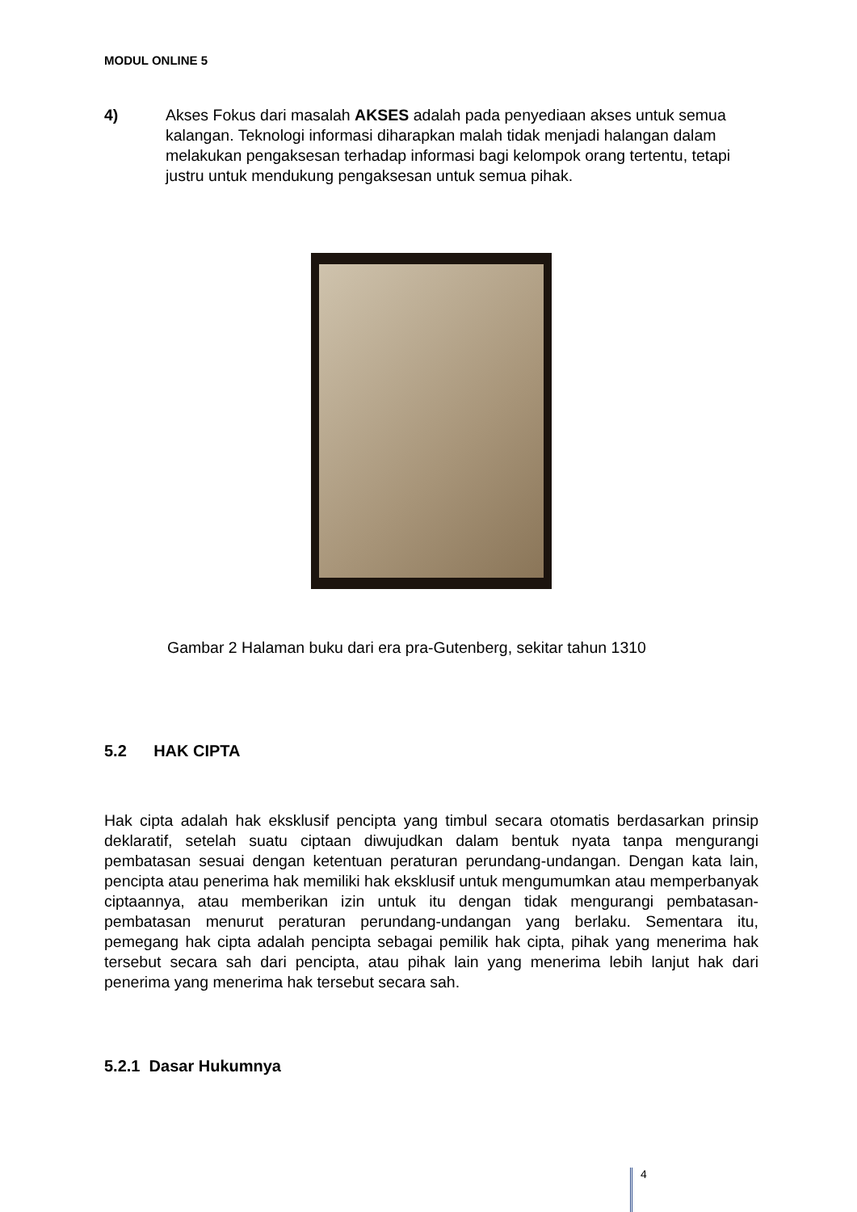MODUL ONLINE 5
4) Akses Fokus dari masalah AKSES adalah pada penyediaan akses untuk semua kalangan. Teknologi informasi diharapkan malah tidak menjadi halangan dalam melakukan pengaksesan terhadap informasi bagi kelompok orang tertentu, tetapi justru untuk mendukung pengaksesan untuk semua pihak.
Gambar 2 Halaman buku dari era pra-Gutenberg, sekitar tahun 1310
5.2 HAK CIPTA
Hak cipta adalah hak eksklusif pencipta yang timbul secara otomatis berdasarkan prinsip deklaratif, setelah suatu ciptaan diwujudkan dalam bentuk nyata tanpa mengurangi pembatasan sesuai dengan ketentuan peraturan perundang-undangan. Dengan kata lain, pencipta atau penerima hak memiliki hak eksklusif untuk mengumumkan atau memperbanyak ciptaannya, atau memberikan izin untuk itu dengan tidak mengurangi pembatasan-pembatasan menurut peraturan perundang-undangan yang berlaku. Sementara itu, pemegang hak cipta adalah pencipta sebagai pemilik hak cipta, pihak yang menerima hak tersebut secara sah dari pencipta, atau pihak lain yang menerima lebih lanjut hak dari penerima yang menerima hak tersebut secara sah.
5.2.1 Dasar Hukumnya
4